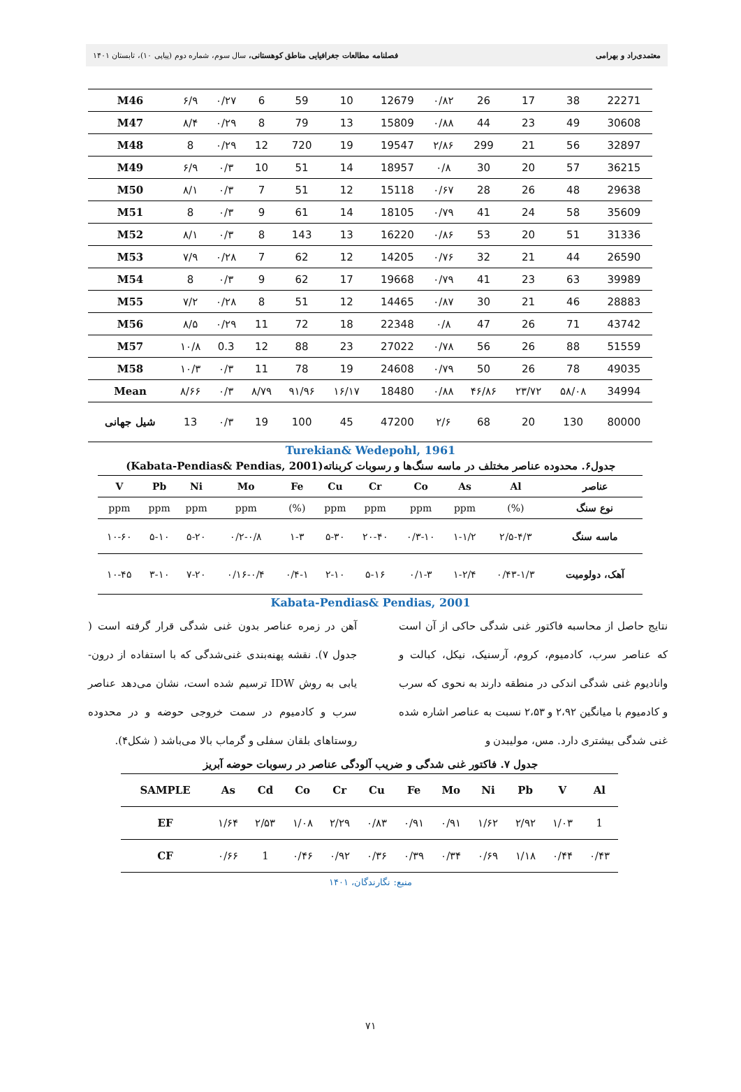معتمدی‌راد و بهرامی فصلنامه مطالعات جغرافیایی مناطق کوهستانی، سال سوم، شماره دوم (پیاپی ۱۰)، تابستان ۱۴۰۱
| M46 | ۶/۹ | ۰/۲۷ | 6 | 59 | 10 | 12679 | ۰/۸۲ | 26 | 17 | 38 | 22271 |
| M47 | ۸/۴ | ۰/۲۹ | 8 | 79 | 13 | 15809 | ۰/۸۸ | 44 | 23 | 49 | 30608 |
| M48 | 8 | ۰/۲۹ | 12 | 720 | 19 | 19547 | ۲/۸۶ | 299 | 21 | 56 | 32897 |
| M49 | ۶/۹ | ۰/۳ | 10 | 51 | 14 | 18957 | ۰/۸ | 30 | 20 | 57 | 36215 |
| M50 | ۸/۱ | ۰/۳ | 7 | 51 | 12 | 15118 | ۰/۶۷ | 28 | 26 | 48 | 29638 |
| M51 | 8 | ۰/۳ | 9 | 61 | 14 | 18105 | ۰/۷۹ | 41 | 24 | 58 | 35609 |
| M52 | ۸/۱ | ۰/۳ | 8 | 143 | 13 | 16220 | ۰/۸۶ | 53 | 20 | 51 | 31336 |
| M53 | ۷/۹ | ۰/۲۸ | 7 | 62 | 12 | 14205 | ۰/۷۶ | 32 | 21 | 44 | 26590 |
| M54 | 8 | ۰/۳ | 9 | 62 | 17 | 19668 | ۰/۷۹ | 41 | 23 | 63 | 39989 |
| M55 | ۷/۲ | ۰/۲۸ | 8 | 51 | 12 | 14465 | ۰/۸۷ | 30 | 21 | 46 | 28883 |
| M56 | ۸/۵ | ۰/۲۹ | 11 | 72 | 18 | 22348 | ۰/۸ | 47 | 26 | 71 | 43742 |
| M57 | ۱۰/۸ | 0.3 | 12 | 88 | 23 | 27022 | ۰/۷۸ | 56 | 26 | 88 | 51559 |
| M58 | ۱۰/۳ | ۰/۳ | 11 | 78 | 19 | 24608 | ۰/۷۹ | 50 | 26 | 78 | 49035 |
| Mean | ۸/۶۶ | ۰/۳ | ۸/۷۹ | ۹۱/۹۶ | ۱۶/۱۷ | 18480 | ۰/۸۸ | ۴۶/۸۶ | ۲۳/۷۲ | ۵۸/۰۸ | 34994 |
| شیل جهانی | 13 | ۰/۳ | 19 | 100 | 45 | 47200 | ۲/۶ | 68 | 20 | 130 | 80000 |
Turekian& Wedepohl, 1961
جدول۶. محدوده عناصر مختلف در ماسه سنگ‌ها و رسوبات کربناته(Kabata-Pendias& Pendias, 2001)
| عناصر | Al | As | Co | Cr | Cu | Fe | Mo | Ni | Pb | V |
| --- | --- | --- | --- | --- | --- | --- | --- | --- | --- | --- |
| نوع سنگ | (%) | ppm | ppm | ppm | ppm | (%) | ppm | ppm | ppm | ppm |
| ماسه سنگ | ۲/۵-۴/۳ | ۱-۱/۲ | ۰/۳-۱۰ | ۲۰-۴۰ | ۵-۳۰ | ۱-۳ | ۰/۲-۰/۸ | ۵-۲۰ | ۵-۱۰ | ۱۰-۶۰ |
| آهک، دولومیت | ۰/۴۳-۱/۳ | ۱-۲/۴ | ۰/۱-۳ | ۵-۱۶ | ۲-۱۰ | ۰/۴-۱ | ۰/۱۶-۰/۴ | ۷-۲۰ | ۳-۱۰ | ۱۰-۴۵ |
Kabata-Pendias& Pendias, 2001
نتایج حاصل از محاسبه فاکتور غنی شدگی حاکی از آن است که عناصر سرب، کادمیوم، کروم، آرسنیک، نیکل، کبالت و وانادیوم غنی شدگی اندکی در منطقه دارند به نحوی که سرب و کادمیوم با میانگین ۲،۹۲ و ۲،۵۳ نسبت به عناصر اشاره شده غنی شدگی بیشتری دارد. مس، مولیبدن و
آهن در زمره عناصر بدون غنی شدگی قرار گرفته است ( جدول ۷). نقشه پهنه‌بندی غنی‌شدگی که با استفاده از درون- یابی به روش IDW ترسیم شده است، نشان می‌دهد عناصر سرب و کادمیوم در سمت خروجی حوضه و در محدوده روستاهای بلقان سفلی و گرماب بالا می‌باشد ( شکل۴).
جدول ۷. فاکتور غنی شدگی و ضریب آلودگی عناصر در رسوبات حوضه آبریز
| SAMPLE | As | Cd | Co | Cr | Cu | Fe | Mo | Ni | Pb | V | Al |
| --- | --- | --- | --- | --- | --- | --- | --- | --- | --- | --- | --- |
| EF | ۱/۶۴ | ۲/۵۳ | ۱/۰۸ | ۲/۲۹ | ۰/۸۳ | ۰/۹۱ | ۰/۹۱ | ۱/۶۲ | ۲/۹۲ | ۱/۰۳ | 1 |
| CF | ۰/۶۶ | 1 | ۰/۴۶ | ۰/۹۲ | ۰/۳۶ | ۰/۳۹ | ۰/۳۴ | ۰/۶۹ | ۱/۱۸ | ۰/۴۴ | ۰/۴۳ |
منبع: نگارندگان، ۱۴۰۱
۷۱